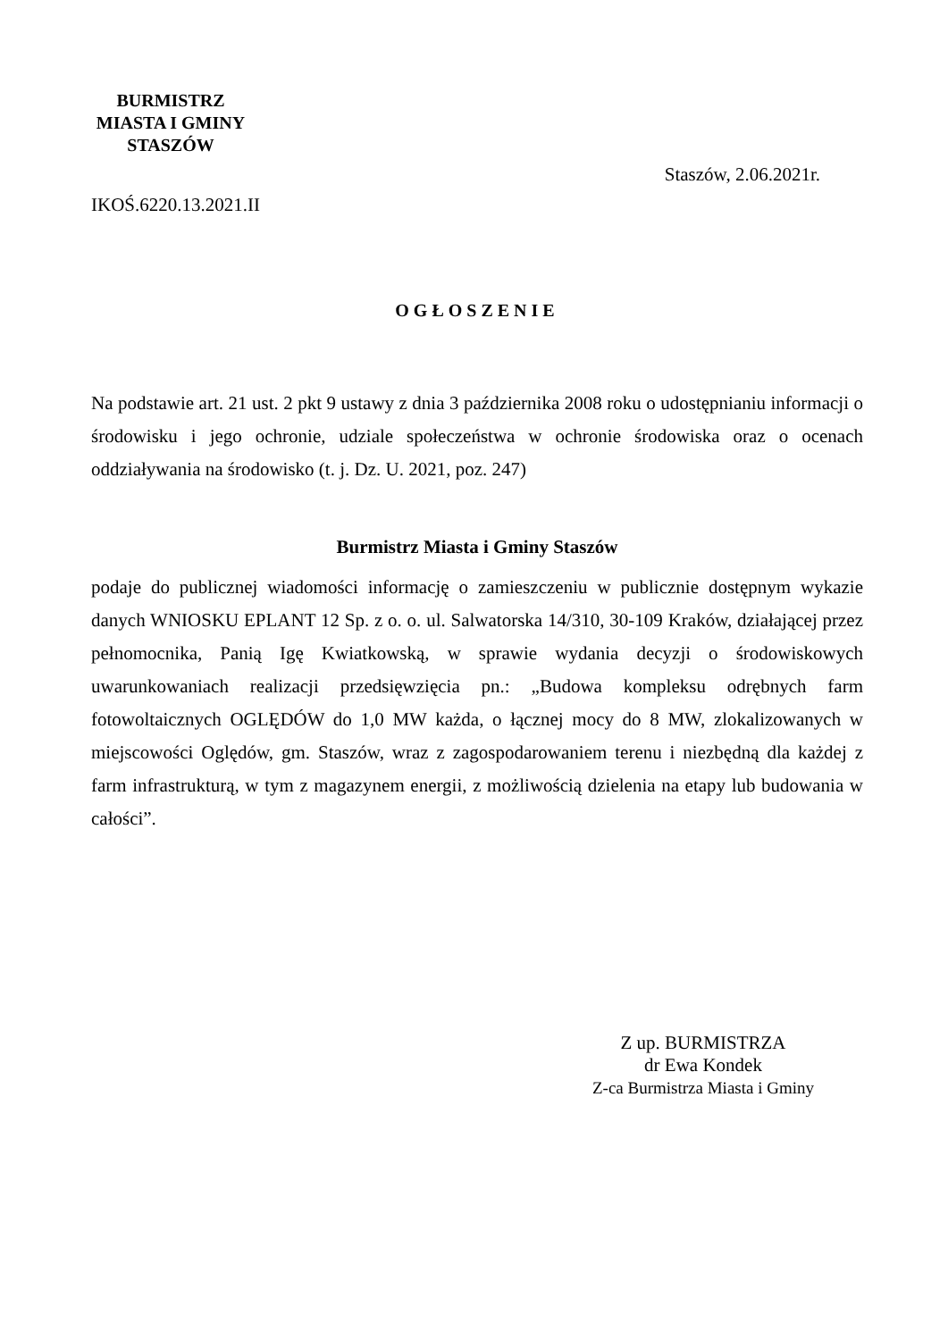BURMISTRZ
MIASTA I GMINY
STASZÓW
IKOŚ.6220.13.2021.II
Staszów, 2.06.2021r.
OGŁOSZENIE
Na podstawie art. 21 ust. 2 pkt 9 ustawy z dnia 3 października 2008 roku o udostępnianiu informacji o środowisku i jego ochronie, udziale społeczeństwa w ochronie środowiska oraz o ocenach oddziaływania na środowisko (t. j. Dz. U. 2021, poz. 247)
Burmistrz Miasta i Gminy Staszów
podaje do publicznej wiadomości informację o zamieszczeniu w publicznie dostępnym wykazie danych WNIOSKU EPLANT 12 Sp. z o. o. ul. Salwatorska 14/310, 30-109 Kraków, działającej przez pełnomocnika, Panią Igę Kwiatkowską, w sprawie wydania decyzji o środowiskowych uwarunkowaniach realizacji przedsięwzięcia pn.: „Budowa kompleksu odrębnych farm fotowoltaicznych OGLĘDÓW do 1,0 MW każda, o łącznej mocy do 8 MW, zlokalizowanych w miejscowości Oględów, gm. Staszów, wraz z zagospodarowaniem terenu i niezbędną dla każdej z farm infrastrukturą, w tym z magazynem energii, z możliwością dzielenia na etapy lub budowania w całości”.
Z up. BURMISTRZA
dr Ewa Kondek
Z-ca Burmistrza Miasta i Gminy